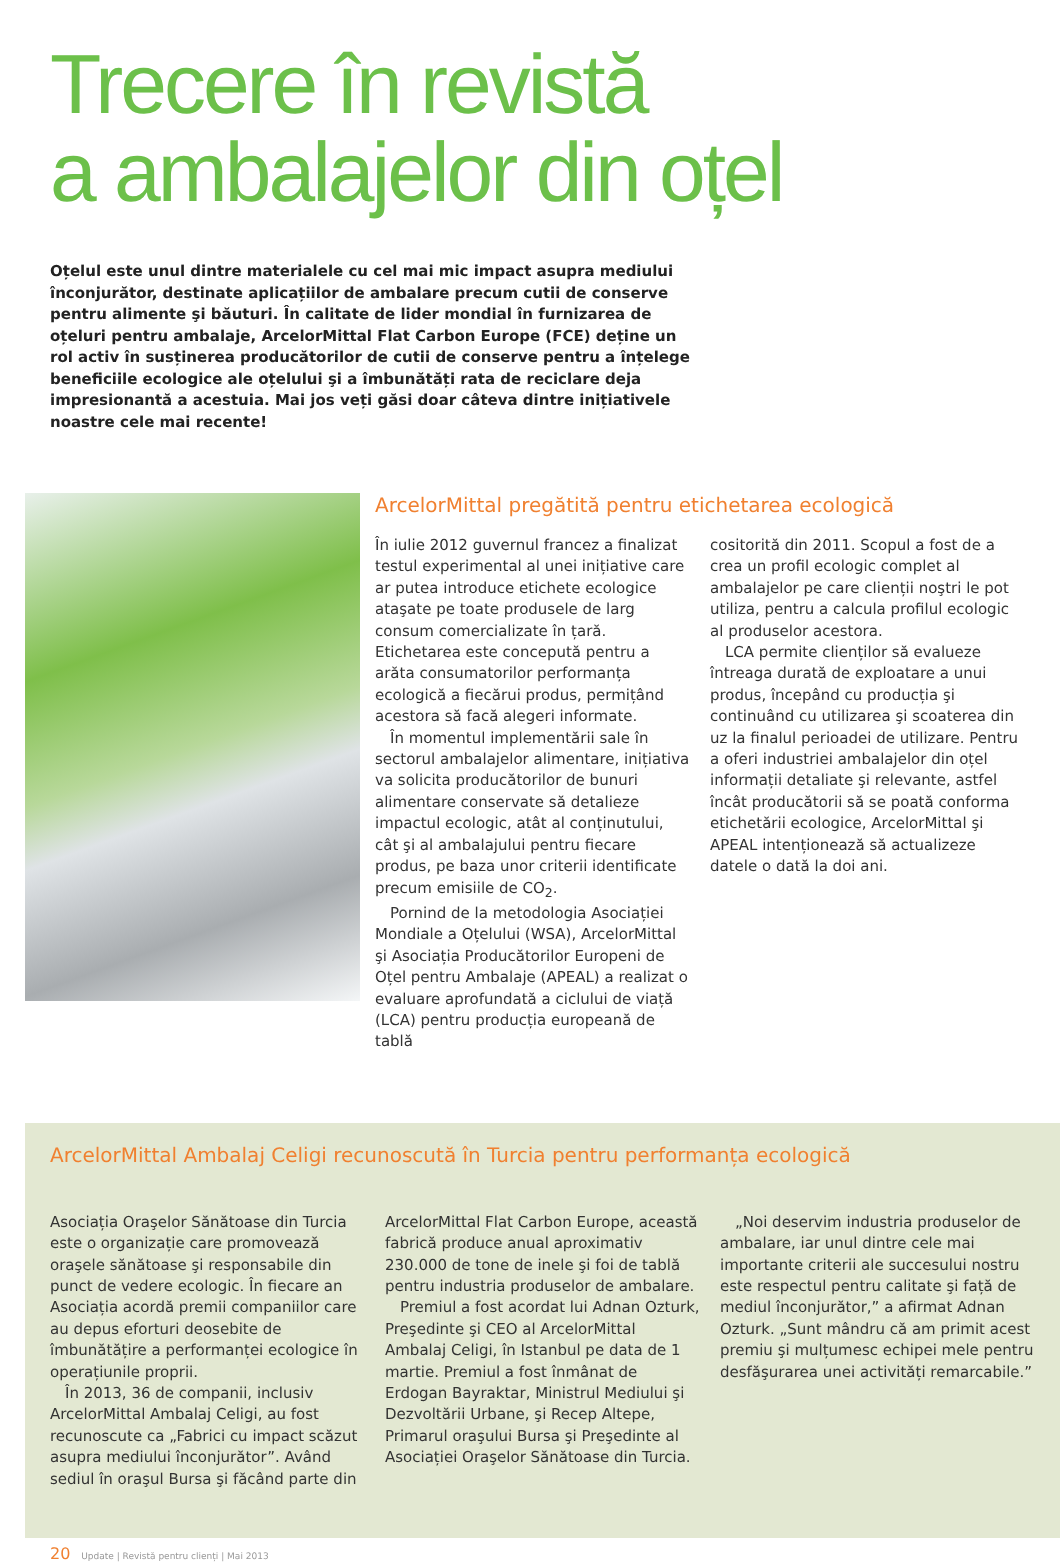Trecere în revistă
a ambalajelor din oțel
Oțelul este unul dintre materialele cu cel mai mic impact asupra mediului înconjurător, destinate aplicațiilor de ambalare precum cutii de conserve pentru alimente şi băuturi. În calitate de lider mondial în furnizarea de oțeluri pentru ambalaje, ArcelorMittal Flat Carbon Europe (FCE) deține un rol activ în susținerea producătorilor de cutii de conserve pentru a înțelege beneficiile ecologice ale oțelului şi a îmbunătăți rata de reciclare deja impresionantă a acestuia. Mai jos veți găsi doar câteva dintre inițiativele noastre cele mai recente!
ArcelorMittal pregătită pentru etichetarea ecologică
În iulie 2012 guvernul francez a finalizat testul experimental al unei inițiative care ar putea introduce etichete ecologice ataşate pe toate produsele de larg consum comercializate în țară. Etichetarea este concepută pentru a arăta consumatorilor performanța ecologică a fiecărui produs, permițând acestora să facă alegeri informate.
În momentul implementării sale în sectorul ambalajelor alimentare, inițiativa va solicita producătorilor de bunuri alimentare conservate să detalieze impactul ecologic, atât al conținutului, cât şi al ambalajului pentru fiecare produs, pe baza unor criterii identificate precum emisiile de CO<sub>2</sub>.
Pornind de la metodologia Asociației Mondiale a Oțelului (WSA), ArcelorMittal şi Asociația Producătorilor Europeni de Oțel pentru Ambalaje (APEAL) a realizat o evaluare aprofundată a ciclului de viață (LCA) pentru producția europeană de tablă
cositorită din 2011. Scopul a fost de a crea un profil ecologic complet al ambalajelor pe care clienții noştri le pot utiliza, pentru a calcula profilul ecologic al produselor acestora.
LCA permite clienților să evalueze întreaga durată de exploatare a unui produs, începând cu producția şi continuând cu utilizarea şi scoaterea din uz la finalul perioadei de utilizare. Pentru a oferi industriei ambalajelor din oțel informații detaliate şi relevante, astfel încât producătorii să se poată conforma etichetării ecologice, ArcelorMittal şi APEAL intenționează să actualizeze datele o dată la doi ani.
ArcelorMittal Ambalaj Celigi recunoscută în Turcia pentru performanța ecologică
Asociația Oraşelor Sănătoase din Turcia este o organizație care promovează oraşele sănătoase şi responsabile din punct de vedere ecologic. În fiecare an Asociația acordă premii companiilor care au depus eforturi deosebite de îmbunătățire a performanței ecologice în operațiunile proprii.
În 2013, 36 de companii, inclusiv ArcelorMittal Ambalaj Celigi, au fost recunoscute ca „Fabrici cu impact scăzut asupra mediului înconjurător”. Având sediul în oraşul Bursa şi făcând parte din
ArcelorMittal Flat Carbon Europe, această fabrică produce anual aproximativ 230.000 de tone de inele şi foi de tablă pentru industria produselor de ambalare.
Premiul a fost acordat lui Adnan Ozturk, Preşedinte şi CEO al ArcelorMittal Ambalaj Celigi, în Istanbul pe data de 1 martie. Premiul a fost înmânat de Erdogan Bayraktar, Ministrul Mediului şi Dezvoltării Urbane, şi Recep Altepe, Primarul oraşului Bursa şi Preşedinte al Asociației Oraşelor Sănătoase din Turcia.
„Noi deservim industria produselor de ambalare, iar unul dintre cele mai importante criterii ale succesului nostru este respectul pentru calitate şi față de mediul înconjurător,” a afirmat Adnan Ozturk. „Sunt mândru că am primit acest premiu şi mulțumesc echipei mele pentru desfăşurarea unei activități remarcabile.”
20 Update | Revistă pentru clienți | Mai 2013